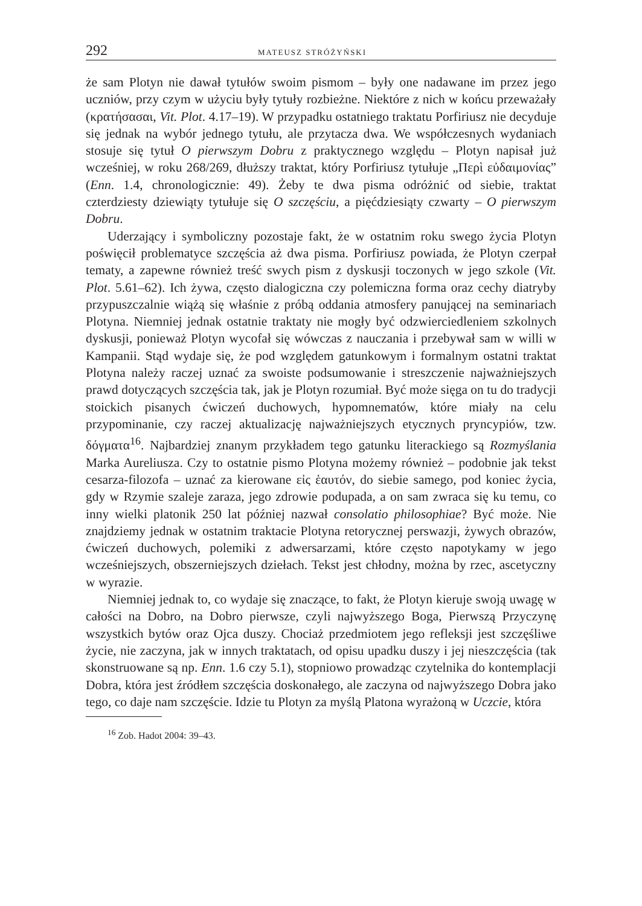292 MATEUSZ STRÓŻYŃSKI
że sam Plotyn nie dawał tytułów swoim pismom – były one nadawane im przez jego uczniów, przy czym w użyciu były tytuły rozbieżne. Niektóre z nich w końcu przeważały (κρατήσασαι, Vit. Plot. 4.17–19). W przypadku ostatniego traktatu Porfiriusz nie decyduje się jednak na wybór jednego tytułu, ale przytacza dwa. We współczesnych wydaniach stosuje się tytuł O pierwszym Dobru z praktycznego względu – Plotyn napisał już wcześniej, w roku 268/269, dłuższy traktat, który Porfiriusz tytułuje „Περὶ εὐδαιμονίας” (Enn. 1.4, chronologicznie: 49). Żeby te dwa pisma odróżnić od siebie, traktat czterdziesty dziewiąty tytułuje się O szczęściu, a pięćdziesiąty czwarty – O pierwszym Dobru.
Uderzający i symboliczny pozostaje fakt, że w ostatnim roku swego życia Plotyn poświęcił problematyce szczęścia aż dwa pisma. Porfiriusz powiada, że Plotyn czerpał tematy, a zapewne również treść swych pism z dyskusji toczonych w jego szkole (Vit. Plot. 5.61–62). Ich żywa, często dialogiczna czy polemiczna forma oraz cechy diatryby przypuszczalnie wiążą się właśnie z próbą oddania atmosfery panującej na seminariach Plotyna. Niemniej jednak ostatnie traktaty nie mogły być odzwierciedleniem szkolnych dyskusji, ponieważ Plotyn wycofał się wówczas z nauczania i przebywał sam w willi w Kampanii. Stąd wydaje się, że pod względem gatunkowym i formalnym ostatni traktat Plotyna należy raczej uznać za swoiste podsumowanie i streszczenie najważniejszych prawd dotyczących szczęścia tak, jak je Plotyn rozumiał. Być może sięga on tu do tradycji stoickich pisanych ćwiczeń duchowych, hypomnematów, które miały na celu przypominanie, czy raczej aktualizację najważniejszych etycznych pryncypiów, tzw. δόγματα<sup>16</sup>. Najbardziej znanym przykładem tego gatunku literackiego są Rozmyślania Marka Aureliusza. Czy to ostatnie pismo Plotyna możemy również – podobnie jak tekst cesarza-filozofa – uznać za kierowane εἰς ἑαυτόν, do siebie samego, pod koniec życia, gdy w Rzymie szaleje zaraza, jego zdrowie podupada, a on sam zwraca się ku temu, co inny wielki platonik 250 lat później nazwał consolatio philosophiae? Być może. Nie znajdziemy jednak w ostatnim traktacie Plotyna retorycznej perswazji, żywych obrazów, ćwiczeń duchowych, polemiki z adwersarzami, które często napotykamy w jego wcześniejszych, obszerniejszych dziełach. Tekst jest chłodny, można by rzec, ascetyczny w wyrazie.
Niemniej jednak to, co wydaje się znaczące, to fakt, że Plotyn kieruje swoją uwagę w całości na Dobro, na Dobro pierwsze, czyli najwyższego Boga, Pierwszą Przyczynę wszystkich bytów oraz Ojca duszy. Chociaż przedmiotem jego refleksji jest szczęśliwe życie, nie zaczyna, jak w innych traktatach, od opisu upadku duszy i jej nieszczęścia (tak skonstruowane są np. Enn. 1.6 czy 5.1), stopniowo prowadząc czytelnika do kontemplacji Dobra, która jest źródłem szczęścia doskonałego, ale zaczyna od najwyższego Dobra jako tego, co daje nam szczęście. Idzie tu Plotyn za myślą Platona wyrażoną w Uczcie, która
<sup>16</sup> Zob. Hadot 2004: 39–43.